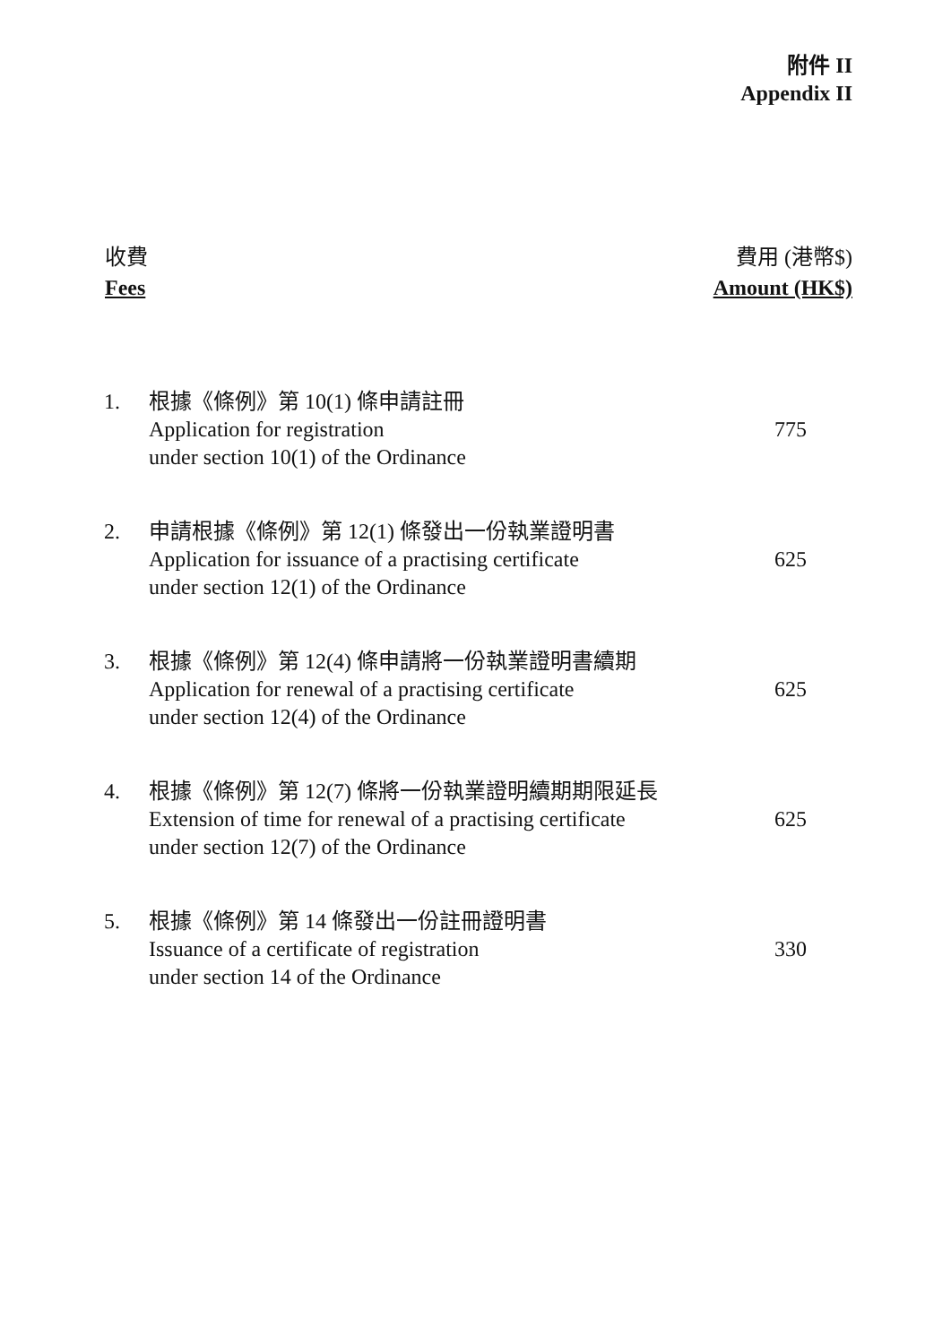附件 II
Appendix II
收費
Fees
費用 (港幣$)
Amount (HK$)
| 1. | 根據《條例》第 10(1) 條申請註冊 Application for registration under section 10(1) of the Ordinance | 775 |
| 2. | 申請根據《條例》第 12(1) 條發出一份執業證明書 Application for issuance of a practising certificate under section 12(1) of the Ordinance | 625 |
| 3. | 根據《條例》第 12(4) 條申請將一份執業證明書續期 Application for renewal of a practising certificate under section 12(4) of the Ordinance | 625 |
| 4. | 根據《條例》第 12(7) 條將一份執業證明續期期限延長 Extension of time for renewal of a practising certificate under section 12(7) of the Ordinance | 625 |
| 5. | 根據《條例》第 14 條發出一份註冊證明書 Issuance of a certificate of registration under section 14 of the Ordinance | 330 |